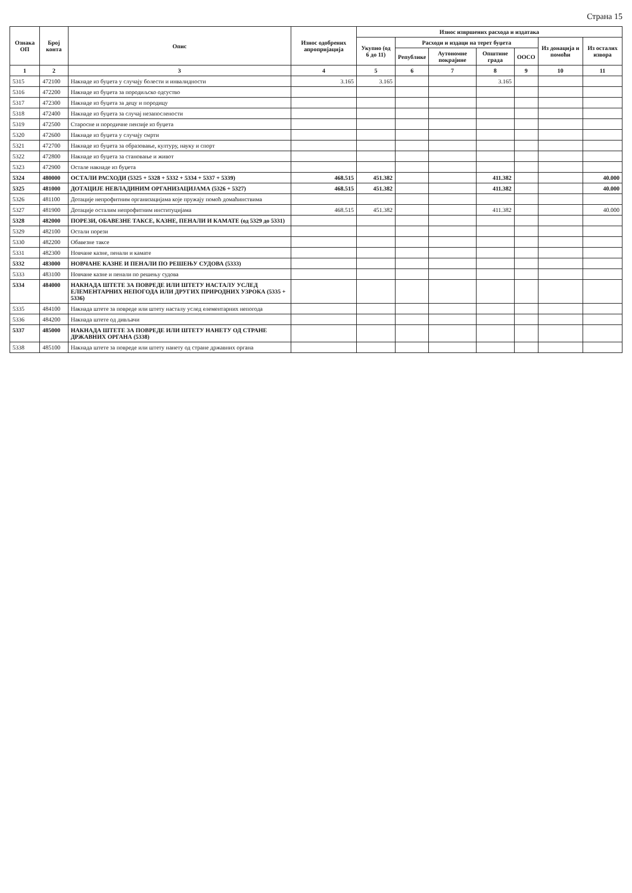Страна 15
| Ознака ОП | Број конта | Опис | Износ одобрених апропријација | Износ извршених расхода и издатака | | | | | | |
| --- | --- | --- | --- | --- | --- | --- | --- | --- | --- | --- |
| | | | | Укупно (од 6 до 11) | Расходи и издаци на терет буџета | | | | Из донација и помоћи | Из осталих извора |
| | | | | | Републике | Аутономне покрајине | Општине града | ООСО | | |
| 1 | 2 | 3 | 4 | 5 | 6 | 7 | 8 | 9 | 10 | 11 |
| 5315 | 472100 | Накнаде из буџета у случају болести и инвалидности | 3.165 | 3.165 | | | 3.165 | | | |
| 5316 | 472200 | Накнаде из буџета за породиљско одсуство | | | | | | | | |
| 5317 | 472300 | Накнаде из буџета за децу и породицу | | | | | | | | |
| 5318 | 472400 | Накнаде из буџета за случај незапослености | | | | | | | | |
| 5319 | 472500 | Старосне и породичне пензије из буџета | | | | | | | | |
| 5320 | 472600 | Накнаде из буџета у случају смрти | | | | | | | | |
| 5321 | 472700 | Накнаде из буџета за образовање, културу, науку и спорт | | | | | | | | |
| 5322 | 472800 | Накнаде из буџета за становање и живот | | | | | | | | |
| 5323 | 472900 | Остале накнаде из буџета | | | | | | | | |
| 5324 | 480000 | ОСТАЛИ РАСХОДИ (5325 + 5328 + 5332 + 5334 + 5337 + 5339) | 468.515 | 451.382 | | | 411.382 | | | 40.000 |
| 5325 | 481000 | ДОТАЦИЈЕ НЕВЛАДИНИМ ОРГАНИЗАЦИЈАМА (5326 + 5327) | 468.515 | 451.382 | | | 411.382 | | | 40.000 |
| 5326 | 481100 | Дотације непрофитним организацијама које пружају помоћ домаћинствима | | | | | | | | |
| 5327 | 481900 | Дотације осталим непрофитним институцијама | 468.515 | 451.382 | | | 411.382 | | | 40.000 |
| 5328 | 482000 | ПОРЕЗИ, ОБАВЕЗНЕ ТАКСЕ, КАЗНЕ, ПЕНАЛИ И КАМАТЕ (од 5329 до 5331) | | | | | | | | |
| 5329 | 482100 | Остали порези | | | | | | | | |
| 5330 | 482200 | Обавезне таксе | | | | | | | | |
| 5331 | 482300 | Новчане казне, пенали и камате | | | | | | | | |
| 5332 | 483000 | НОВЧАНЕ КАЗНЕ И ПЕНАЛИ ПО РЕШЕЊУ СУДОВА (5333) | | | | | | | | |
| 5333 | 483100 | Новчане казне и пенали по решењу судова | | | | | | | | |
| 5334 | 484000 | НАКНАДА ШТЕТЕ ЗА ПОВРЕДЕ ИЛИ ШТЕТУ НАСТАЛУ УСЛЕД ЕЛЕМЕНТАРНИХ НЕПОГОДА ИЛИ ДРУГИХ ПРИРОДНИХ УЗРОКА (5335 + 5336) | | | | | | | | |
| 5335 | 484100 | Накнада штете за повреде или штету насталу услед елементарних непогода | | | | | | | | |
| 5336 | 484200 | Накнада штете од дивљачи | | | | | | | | |
| 5337 | 485000 | НАКНАДА ШТЕТЕ ЗА ПОВРЕДЕ ИЛИ ШТЕТУ НАНЕТУ ОД СТРАНЕ ДРЖАВНИХ ОРГАНА (5338) | | | | | | | | |
| 5338 | 485100 | Накнада штете за повреде или штету нанету од стране државних органа | | | | | | | | |